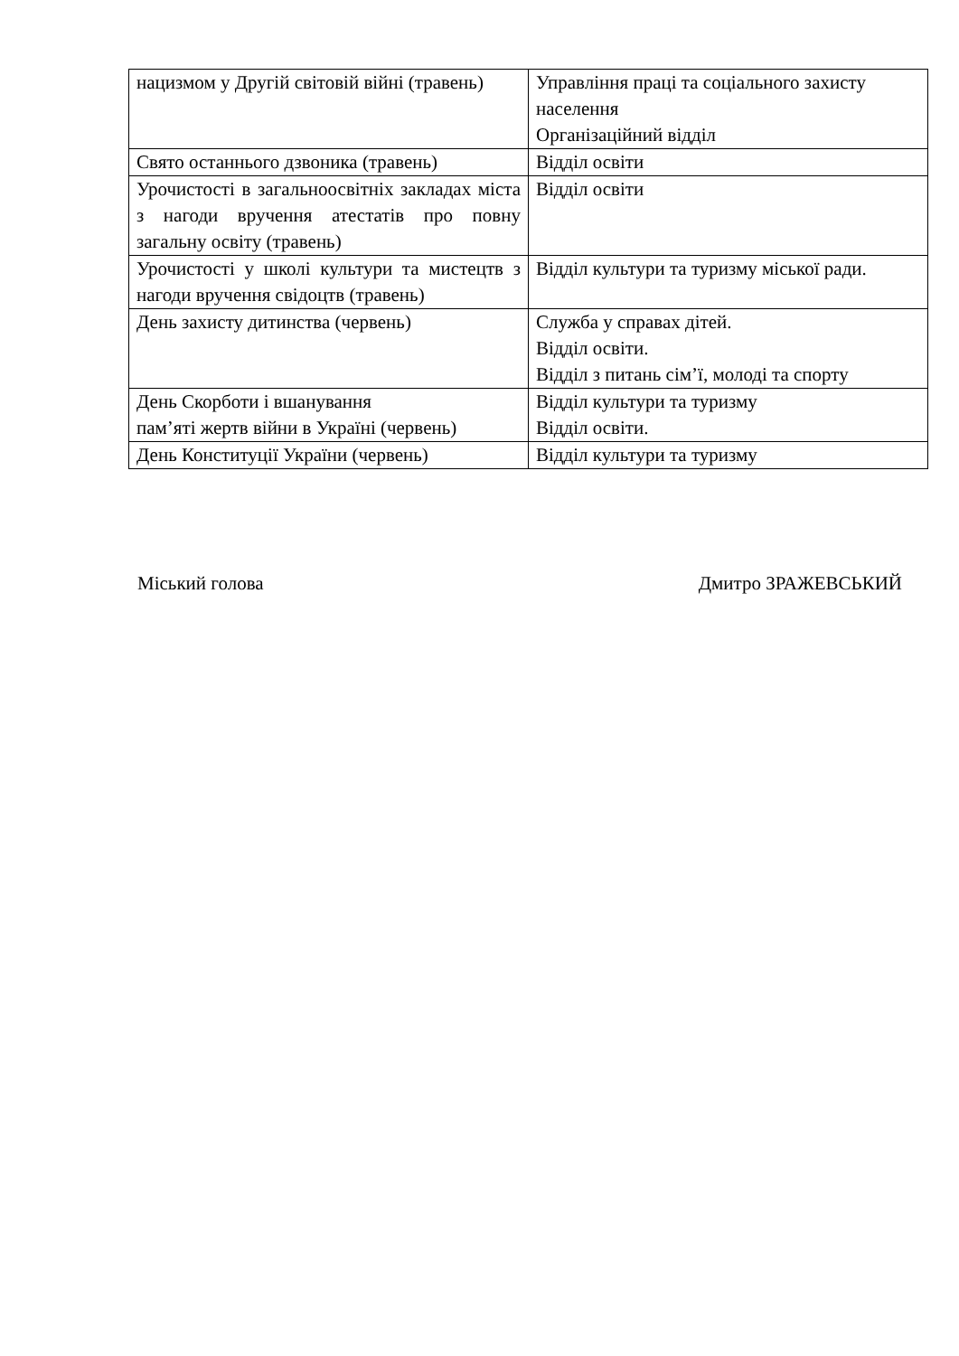| нацизмом у Другій світовій війні (травень) | Управління праці та соціального захисту населення Організаційний відділ |
| Свято останнього дзвоника (травень) | Відділ освіти |
| Урочистості в загальноосвітніх закладах міста з нагоди вручення атестатів про повну загальну освіту (травень) | Відділ освіти |
| Урочистості у школі культури та мистецтв з нагоди вручення свідоцтв (травень) | Відділ культури та туризму міської ради. |
| День захисту дитинства (червень) | Служба у справах дітей. Відділ освіти. Відділ з питань сім’ї, молоді та спорту |
| День Скорботи і вшанування пам’яті жертв війни в Україні (червень) | Відділ культури та туризму Відділ освіти. |
| День Конституції України (червень) | Відділ культури та туризму |
Міський голова Дмитро ЗРАЖЕВСЬКИЙ